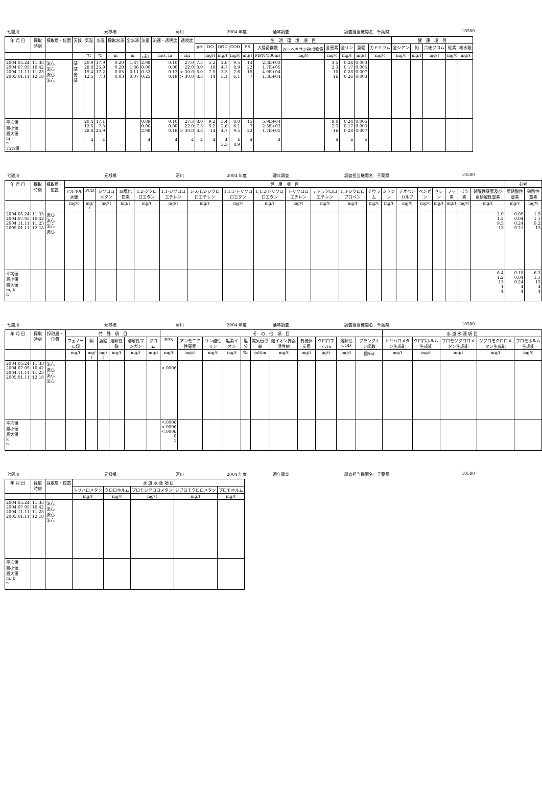七間川 元禄橋 河川 2004 年度 通年調査 調査担当機関名　千葉県 10580
| 年 月 日 | 採取 時刻 | 採取層・位置 | 天候 | 気温 | 水温 | 採取水深 | 全水深 | 流量 | 流速・透明度 | 透視度 | 生 活 環 境 項 目 | | | | | | | | | | | 健 康 項 目 | | | | |
| --- | --- | --- | --- | --- | --- | --- | --- | --- | --- | --- | --- | --- | --- | --- | --- | --- | --- | --- | --- | --- | --- | --- | --- | --- | --- | --- |
| | | | | | | | | | | | pH | DO | BOD | COD | SS | 大腸菌群数 | N－ヘキサン抽出物質 | 全窒素 | 全リン | 亜鉛 | カドミウム | 全シアン | 鉛 | 六価クロム | 砒素 | 総水銀 |
| | | | | ℃ | ℃ | m | m | ㎥/s | m/s, m | cm | | mg/ℓ | mg/ℓ | mg/ℓ | mg/ℓ | MPN/100mℓ | mg/ℓ | mg/ℓ | mg/ℓ | mg/ℓ | mg/ℓ | mg/ℓ | mg/ℓ | mg/ℓ | mg/ℓ | mg/ℓ |
| 2004.05.24 2004.07.05 2004.11.11 2005.01.11 | 11:33 10:42 11:23 12:18 | 流心 流心 流心 流心 | 晴 晴 曇 晴 | 20.9 28.8 19.4 12.5 | 17.9 25.9 17.2 7.3 | 0.20 0.20 0.05 0.03 | 1.87 1.86 0.11 0.07 | 2.98 0.00 0.33 0.25 | 0.10 0.00 0.13 0.18 | 27.0 22.0 > 30.0 > 30.0 | 7.5 8.0 8.0 8.3 | 5.2 10 7.5 14 | 2.6 4.7 3.3 3.1 | 9.5 8.9 7.6 6.1 | 14 22 15 7 | 2.3E+03 1.7E+05 4.9E+04 1.3E+04 | | 3.5 2.3 10 16 | 0.24 0.17 0.28 0.26 | 0.003 0.005 0.007 0.003 | | | | | | |
| 平均値 最小値 最大値 m n 75%値 | | | | 20.4 12.5 28.8 4 | 17.1 7.3 25.9 4 | | | 0.89 0.00 2.98 4 | 0.10 0.00 0.18 4 | 27.3 22.0 > 30.0 4 | 8.0 7.5 8.3 4 | 9.2 5.2 14 4 | 3.4 2.6 4.7 4 3.3 | 8.0 6.1 9.5 4 8.9 | 15 7 22 4 | 5.9E+04 2.3E+03 1.7E+05 4 | | 8.0 2.3 16 4 | 0.24 0.17 0.28 4 | 0.005 0.003 0.007 4 | | | | | | |
七間川 元禄橋 河川 2004 年度 通年調査 調査担当機関名　千葉県 10580
| 年 月 日 | 採取 時刻 | 採取層・位置 | 健 康 項 目 | | | | | | | | | | | | | | | | | | | | 参考 | |
| --- | --- | --- | --- | --- | --- | --- | --- | --- | --- | --- | --- | --- | --- | --- | --- | --- | --- | --- | --- | --- | --- | --- | --- | --- |
| | | | アルキル水銀 | PCB | ジクロロメタン | 四塩化炭素 | 1,2-ジクロロエタン | 1,1-ジクロロエチレン | シス-1,2-ジクロロエチレン | 1,1,1-トリクロロエタン | 1,1,2-トリクロロエタン | トリクロロエチレン | テトラクロロエチレン | 1,3-ジクロロプロペン | チウラム | シマジン | チオベンカルブ | ベンゼン | セレン | フッ素 | ほう素 | 硝酸性窒素及び亜硝酸性窒素 | 亜硝酸性窒素 | 硝酸性窒素 |
| | | | mg/ℓ | mg/ℓ | mg/ℓ | mg/ℓ | mg/ℓ | mg/ℓ | mg/ℓ | mg/ℓ | mg/ℓ | mg/ℓ | mg/ℓ | mg/ℓ | mg/ℓ | mg/ℓ | mg/ℓ | mg/ℓ | mg/ℓ | mg/ℓ | mg/ℓ | mg/ℓ | mg/ℓ | mg/ℓ |
| 2004.05.24 2004.07.05 2004.11.11 2005.01.11 | 11:33 10:42 11:23 12:18 | 流心 流心 流心 流心 | | | | | | | | | | | | | | | | | | | | 2.0 1.2 9.5 13 | 0.09 0.04 0.24 0.21 | 1.9 1.1 9.2 13 |
| 平均値 最小値 最大値 m, k n | | | | | | | | | | | | | | | | | | | | | | 6.4 1.2 13 1 4 | 0.15 0.04 0.24 4 4 | 6.3 1.1 13 4 4 |
七間川 元禄橋 河川 2004 年度 通年調査 調査担当機関名　千葉県 10580
| 年 月 日 | 採取 時刻 | 採取層・位置 | 特 殊 項 目 | | | | | | そ の 他 項 目 | | | | | | | | | | | 水 道 水 源 項 目 | | | | |
| --- | --- | --- | --- | --- | --- | --- | --- | --- | --- | --- | --- | --- | --- | --- | --- | --- | --- | --- | --- | --- | --- | --- | --- | --- |
| | | | フェノール類 | 銅 | 亜鉛 | 溶解性鉄 | 溶解性マンガン | クロム | EPN | アンモニア性窒素 | リン酸性リン | 塩素イオン | 塩分 | 電気伝導率 | 陰イオン界面活性剤 | 有機体炭素 | クロロフィルa | 溶解性COD | プランクトン総数 | トリハロメタン生成能 | クロロホルム生成能 | ブロモジクロロメタン生成能 | ジブロモクロロメタン生成能 | ブロモホルム生成能 |
| | | | mg/ℓ | mg/ℓ | mg/ℓ | mg/ℓ | mg/ℓ | mg/ℓ | mg/ℓ | mg/ℓ | mg/ℓ | mg/ℓ | ‰ | mS/m | mg/ℓ | mg/ℓ | μg/ℓ | mg/ℓ | 個/mℓ | mg/ℓ | mg/ℓ | mg/ℓ | mg/ℓ | mg/ℓ |
| 2004.05.24 2004.07.05 2004.11.11 2005.01.11 | 11:33 10:42 11:23 12:18 | 流心 流心 流心 流心 | | | | | | | <.0006 | | | | | | | | | | | | | | | |
| 平均値 最小値 最大値 k n | | | | | | | | | <.0006 <.0006 <.0006 0 1 | | | | | | | | | | | | | | | |
七間川 元禄橋 河川 2004 年度 通年調査 調査担当機関名　千葉県 10580
| 年 月 日 | 採取 時刻 | 採取層・位置 | 水 道 水 源 項 目 | | | | |
| --- | --- | --- | --- | --- | --- | --- | --- |
| | | | トリハロメタン | クロロホルム | ブロモジクロロメタン | ジブロモクロロメタン | ブロモホルム |
| | | | mg/ℓ | mg/ℓ | mg/ℓ | mg/ℓ | mg/ℓ |
| 2004.05.24 2004.07.05 2004.11.11 2005.01.11 | 11:33 10:42 11:23 12:18 | 流心 流心 流心 流心 | | | | | |
| 平均値 最小値 最大値 m, k n | | | | | | | |